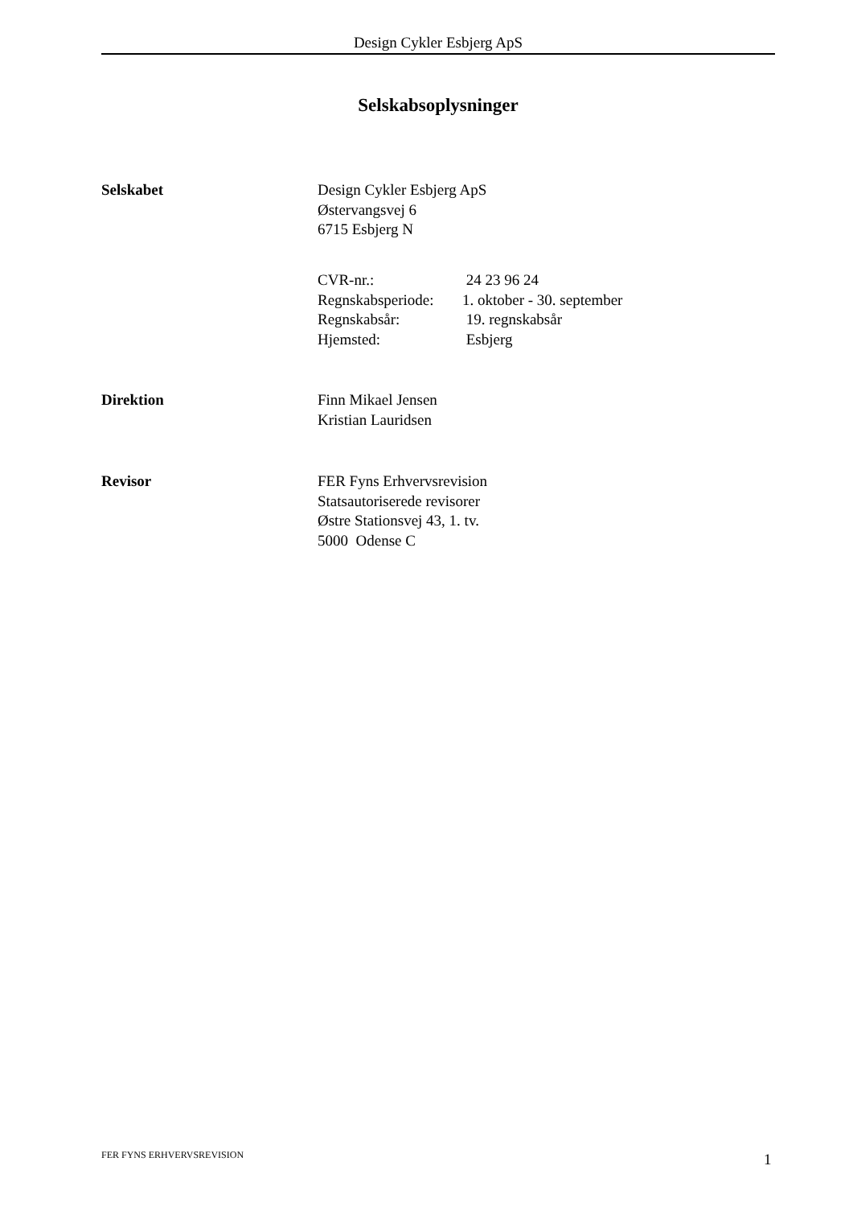Design Cykler Esbjerg ApS
Selskabsoplysninger
Selskabet Design Cykler Esbjerg ApS
Østervangsvej 6
6715 Esbjerg N
| CVR-nr.: | 24 23 96 24 |
| Regnskabsperiode: | 1. oktober - 30. september |
| Regnskabsår: | 19. regnskabsår |
| Hjemsted: | Esbjerg |
Direktion Finn Mikael Jensen
Kristian Lauridsen
Revisor FER Fyns Erhvervsrevision
Statsautoriserede revisorer
Østre Stationsvej 43, 1. tv.
5000 Odense C
FER FYNS ERHVERVSREVISION 1